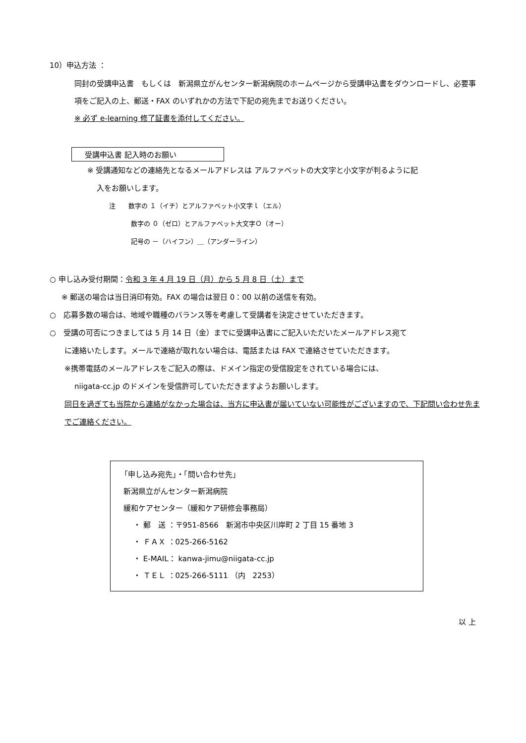10）申込方法 ：
同封の受講申込書　もしくは　新潟県立がんセンター新潟病院のホームページから受講申込書をダウンロードし、必要事項をご記入の上、郵送・FAX のいずれかの方法で下記の宛先までお送りください。
※ 必ず e-learning 修了証書を添付してください。
受講申込書 記入時のお願い
※ 受講通知などの連絡先となるメールアドレスは アルファベットの大文字と小文字が判るように記
入をお願いします。
注　　数字の １（イチ）とアルファベット小文字ｌ（エル）
数字の ０（ゼロ）とアルファベット大文字Ｏ（オー）
記号の －（ハイフン）＿（アンダーライン）
○ 申し込み受付期間：令和 3 年 4 月 19 日（月）から 5 月 8 日（土）まで
※ 郵送の場合は当日消印有効。FAX の場合は翌日 0：00 以前の送信を有効。
○　応募多数の場合は、地域や職種のバランス等を考慮して受講者を決定させていただきます。
○　受講の可否につきましては 5 月 14 日（金）までに受講申込書にご記入いただいたメールアドレス宛て
に連絡いたします。メールで連絡が取れない場合は、電話または FAX で連絡させていただきます。
※携帯電話のメールアドレスをご記入の際は、ドメイン指定の受信設定をされている場合には、
niigata-cc.jp のドメインを受信許可していただきますようお願いします。
同日を過ぎても当院から連絡がなかった場合は、当方に申込書が届いていない可能性がございますので、下記問い合わせ先までご連絡ください。
「申し込み宛先」・「問い合わせ先」
新潟県立がんセンター新潟病院
緩和ケアセンター（緩和ケア研修会事務局）
・ 郵　送 ：〒951-8566　新潟市中央区川岸町 2 丁目 15 番地 3
・ ＦＡＸ ：025-266-5162
・ E-MAIL： kanwa-jimu@niigata-cc.jp
・ ＴＥＬ ：025-266-5111 （内　2253）
以 上